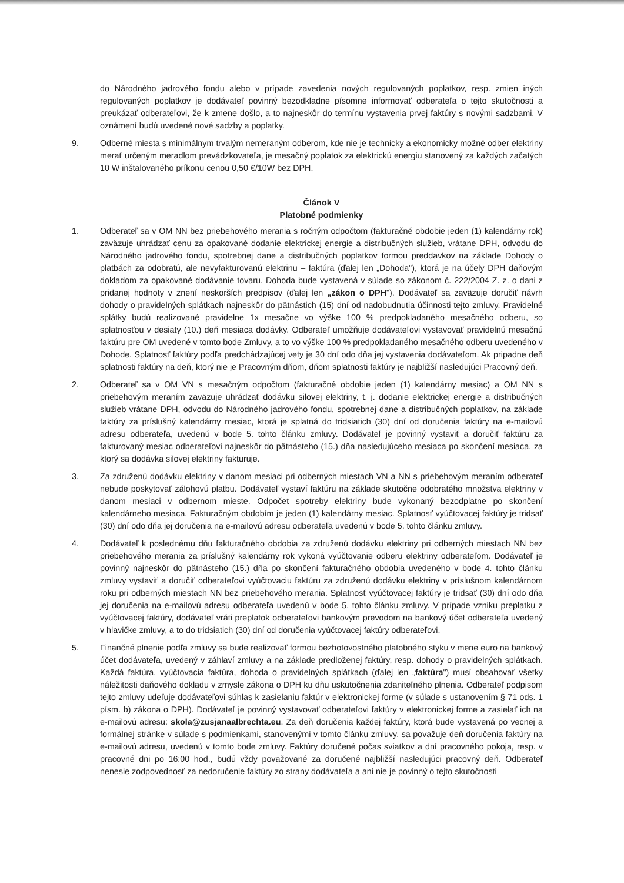do Národného jadrového fondu alebo v prípade zavedenia nových regulovaných poplatkov, resp. zmien iných regulovaných poplatkov je dodávateľ povinný bezodkladne písomne informovať odberateľa o tejto skutočnosti a preukázať odberateľovi, že k zmene došlo, a to najneskôr do termínu vystavenia prvej faktúry s novými sadzbami. V oznámení budú uvedené nové sadzby a poplatky.
9. Odberné miesta s minimálnym trvalým nemeraným odberom, kde nie je technicky a ekonomicky možné odber elektriny merať určeným meradlom prevádzkovateľa, je mesačný poplatok za elektrickú energiu stanovený za každých začatých 10 W inštalovaného príkonu cenou 0,50 €/10W bez DPH.
Článok V
Platobné podmienky
1. Odberateľ sa v OM NN bez priebehového merania s ročným odpočtom (fakturačné obdobie jeden (1) kalendárny rok) zaväzuje uhrádzať cenu za opakované dodanie elektrickej energie a distribučných služieb, vrátane DPH, odvodu do Národného jadrového fondu, spotrebnej dane a distribučných poplatkov formou preddavkov na základe Dohody o platbách za odobratú, ale nevyfakturovanú elektrinu – faktúra (ďalej len „Dohoda"), ktorá je na účely DPH daňovým dokladom za opakované dodávanie tovaru. Dohoda bude vystavená v súlade so zákonom č. 222/2004 Z. z. o dani z pridanej hodnoty v znení neskorších predpisov (ďalej len „zákon o DPH"). Dodávateľ sa zaväzuje doručiť návrh dohody o pravidelných splátkach najneskôr do pätnástich (15) dní od nadobudnutia účinnosti tejto zmluvy. Pravidelné splátky budú realizované pravidelne 1x mesačne vo výške 100 % predpokladaného mesačného odberu, so splatnosťou v desiaty (10.) deň mesiaca dodávky. Odberateľ umožňuje dodávateľovi vystavovať pravidelnú mesačnú faktúru pre OM uvedené v tomto bode Zmluvy, a to vo výške 100 % predpokladaného mesačného odberu uvedeného v Dohode. Splatnosť faktúry podľa predchádzajúcej vety je 30 dní odo dňa jej vystavenia dodávateľom. Ak pripadne deň splatnosti faktúry na deň, ktorý nie je Pracovným dňom, dňom splatnosti faktúry je najbližší nasledujúci Pracovný deň.
2. Odberateľ sa v OM VN s mesačným odpočtom (fakturačné obdobie jeden (1) kalendárny mesiac) a OM NN s priebehovým meraním zaväzuje uhrádzať dodávku silovej elektriny, t. j. dodanie elektrickej energie a distribučných služieb vrátane DPH, odvodu do Národného jadrového fondu, spotrebnej dane a distribučných poplatkov, na základe faktúry za príslušný kalendárny mesiac, ktorá je splatná do tridsiatich (30) dní od doručenia faktúry na e-mailovú adresu odberateľa, uvedenú v bode 5. tohto článku zmluvy. Dodávateľ je povinný vystaviť a doručiť faktúru za fakturovaný mesiac odberateľovi najneskôr do pätnásteho (15.) dňa nasledujúceho mesiaca po skončení mesiaca, za ktorý sa dodávka silovej elektriny fakturuje.
3. Za združenú dodávku elektriny v danom mesiaci pri odberných miestach VN a NN s priebehovým meraním odberateľ nebude poskytovať zálohovú platbu. Dodávateľ vystaví faktúru na základe skutočne odobratého množstva elektriny v danom mesiaci v odbernom mieste. Odpočet spotreby elektriny bude vykonaný bezodplatne po skončení kalendárneho mesiaca. Fakturačným obdobím je jeden (1) kalendárny mesiac. Splatnosť vyúčtovacej faktúry je tridsať (30) dní odo dňa jej doručenia na e-mailovú adresu odberateľa uvedenú v bode 5. tohto článku zmluvy.
4. Dodávateľ k poslednému dňu fakturačného obdobia za združenú dodávku elektriny pri odberných miestach NN bez priebehového merania za príslušný kalendárny rok vykoná vyúčtovanie odberu elektriny odberateľom. Dodávateľ je povinný najneskôr do pätnásteho (15.) dňa po skončení fakturačného obdobia uvedeného v bode 4. tohto článku zmluvy vystaviť a doručiť odberateľovi vyúčtovaciu faktúru za združenú dodávku elektriny v príslušnom kalendárnom roku pri odberných miestach NN bez priebehového merania. Splatnosť vyúčtovacej faktúry je tridsať (30) dní odo dňa jej doručenia na e-mailovú adresu odberateľa uvedenú v bode 5. tohto článku zmluvy. V prípade vzniku preplatku z vyúčtovacej faktúry, dodávateľ vráti preplatok odberateľovi bankovým prevodom na bankový účet odberateľa uvedený v hlavičke zmluvy, a to do tridsiatich (30) dní od doručenia vyúčtovacej faktúry odberateľovi.
5. Finančné plnenie podľa zmluvy sa bude realizovať formou bezhotovostného platobného styku v mene euro na bankový účet dodávateľa, uvedený v záhlaví zmluvy a na základe predloženej faktúry, resp. dohody o pravidelných splátkach. Každá faktúra, vyúčtovacia faktúra, dohoda o pravidelných splátkach (ďalej len „faktúra") musí obsahovať všetky náležitosti daňového dokladu v zmysle zákona o DPH ku dňu uskutočnenia zdaniteľného plnenia. Odberateľ podpisom tejto zmluvy udeľuje dodávateľovi súhlas k zasielaniu faktúr v elektronickej forme (v súlade s ustanovením § 71 ods. 1 písm. b) zákona o DPH). Dodávateľ je povinný vystavovať odberateľovi faktúry v elektronickej forme a zasielať ich na e-mailovú adresu: skola@zusjanaalbrechta.eu. Za deň doručenia každej faktúry, ktorá bude vystavená po vecnej a formálnej stránke v súlade s podmienkami, stanovenými v tomto článku zmluvy, sa považuje deň doručenia faktúry na e-mailovú adresu, uvedenú v tomto bode zmluvy. Faktúry doručené počas sviatkov a dní pracovného pokoja, resp. v pracovné dni po 16:00 hod., budú vždy považované za doručené najbližší nasledujúci pracovný deň. Odberateľ nenesie zodpovednosť za nedoručenie faktúry zo strany dodávateľa a ani nie je povinný o tejto skutočnosti